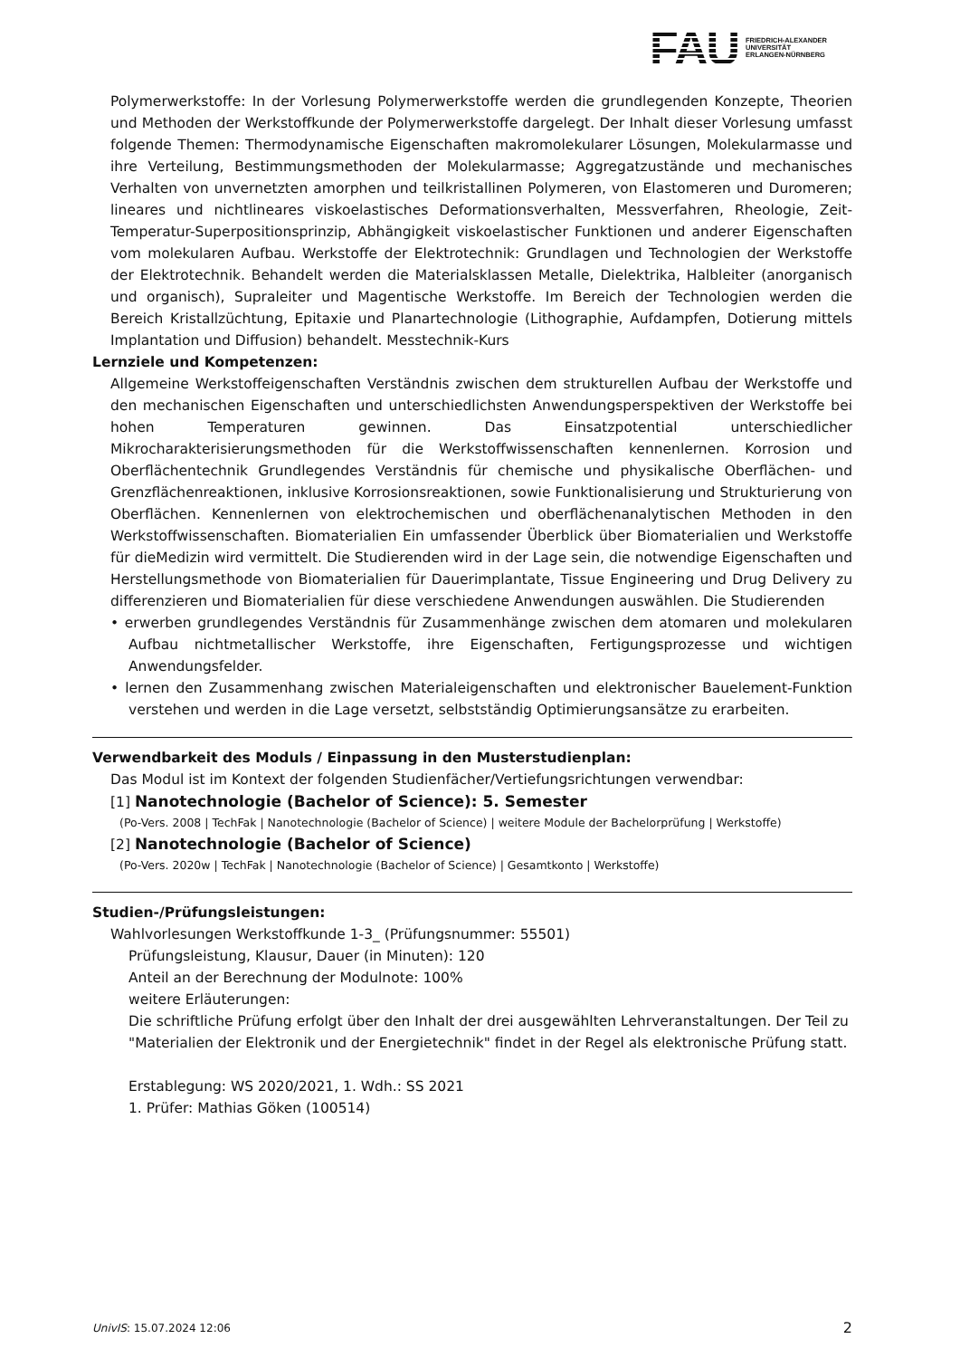FAU
FRIEDRICH-ALEXANDER
UNIVERSITÄT
ERLANGEN-NÜRNBERG
Polymerwerkstoffe: In der Vorlesung Polymerwerkstoffe werden die grundlegenden Konzepte, Theorien und Methoden der Werkstoffkunde der Polymerwerkstoffe dargelegt. Der Inhalt dieser Vorlesung umfasst folgende Themen: Thermodynamische Eigenschaften makromolekularer Lösungen, Molekularmasse und ihre Verteilung, Bestimmungsmethoden der Molekularmasse; Aggregatzustände und mechanisches Verhalten von unvernetzten amorphen und teilkristallinen Polymeren, von Elastomeren und Duromeren; lineares und nichtlineares viskoelastisches Deformationsverhalten, Messverfahren, Rheologie, Zeit-Temperatur-Superpositionsprinzip, Abhängigkeit viskoelastischer Funktionen und anderer Eigenschaften vom molekularen Aufbau. Werkstoffe der Elektrotechnik: Grundlagen und Technologien der Werkstoffe der Elektrotechnik. Behandelt werden die Materialsklassen Metalle, Dielektrika, Halbleiter (anorganisch und organisch), Supraleiter und Magentische Werkstoffe. Im Bereich der Technologien werden die Bereich Kristallzüchtung, Epitaxie und Planartechnologie (Lithographie, Aufdampfen, Dotierung mittels Implantation und Diffusion) behandelt. Messtechnik-Kurs
Lernziele und Kompetenzen:
Allgemeine Werkstoffeigenschaften Verständnis zwischen dem strukturellen Aufbau der Werkstoffe und den mechanischen Eigenschaften und unterschiedlichsten Anwendungsperspektiven der Werkstoffe bei hohen Temperaturen gewinnen. Das Einsatzpotential unterschiedlicher Mikrocharakterisierungsmethoden für die Werkstoffwissenschaften kennenlernen. Korrosion und Oberflächentechnik Grundlegendes Verständnis für chemische und physikalische Oberflächen- und Grenzflächenreaktionen, inklusive Korrosionsreaktionen, sowie Funktionalisierung und Strukturierung von Oberflächen. Kennenlernen von elektrochemischen und oberflächenanalytischen Methoden in den Werkstoffwissenschaften. Biomaterialien Ein umfassender Überblick über Biomaterialien und Werkstoffe für dieMedizin wird vermittelt. Die Studierenden wird in der Lage sein, die notwendige Eigenschaften und Herstellungsmethode von Biomaterialien für Dauerimplantate, Tissue Engineering und Drug Delivery zu differenzieren und Biomaterialien für diese verschiedene Anwendungen auswählen. Die Studierenden
• erwerben grundlegendes Verständnis für Zusammenhänge zwischen dem atomaren und molekularen Aufbau nichtmetallischer Werkstoffe, ihre Eigenschaften, Fertigungsprozesse und wichtigen Anwendungsfelder.
• lernen den Zusammenhang zwischen Materialeigenschaften und elektronischer Bauelement-Funktion verstehen und werden in die Lage versetzt, selbstständig Optimierungsansätze zu erarbeiten.
Verwendbarkeit des Moduls / Einpassung in den Musterstudienplan:
Das Modul ist im Kontext der folgenden Studienfächer/Vertiefungsrichtungen verwendbar:
[1] Nanotechnologie (Bachelor of Science): 5. Semester
(Po-Vers. 2008 | TechFak | Nanotechnologie (Bachelor of Science) | weitere Module der Bachelorprüfung | Werkstoffe)
[2] Nanotechnologie (Bachelor of Science)
(Po-Vers. 2020w | TechFak | Nanotechnologie (Bachelor of Science) | Gesamtkonto | Werkstoffe)
Studien-/Prüfungsleistungen:
Wahlvorlesungen Werkstoffkunde 1-3_ (Prüfungsnummer: 55501)
Prüfungsleistung, Klausur, Dauer (in Minuten): 120
Anteil an der Berechnung der Modulnote: 100%
weitere Erläuterungen:
Die schriftliche Prüfung erfolgt über den Inhalt der drei ausgewählten Lehrveranstaltungen. Der Teil zu "Materialien der Elektronik und der Energietechnik" findet in der Regel als elektronische Prüfung statt.
Erstablegung: WS 2020/2021, 1. Wdh.: SS 2021
1. Prüfer: Mathias Göken (100514)
UnivIS: 15.07.2024 12:06 2